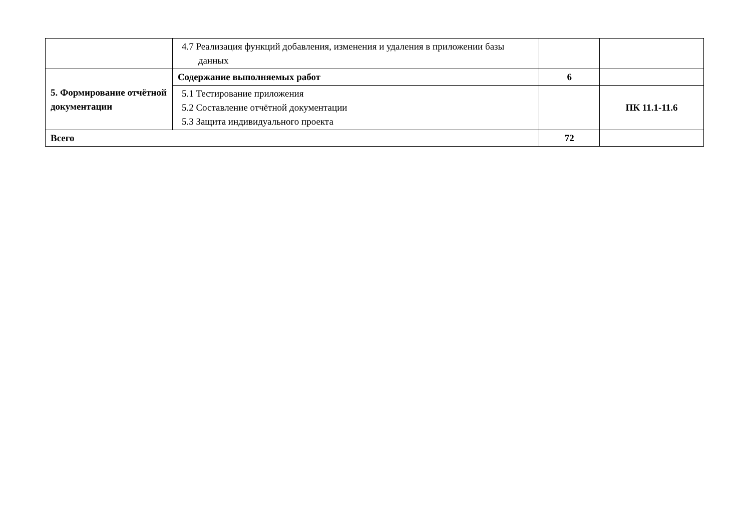| | 4.7 Реализация функций добавления, изменения и удаления в приложении базы данных | | |
| 5. Формирование отчётной документации | Содержание выполняемых работ | 6 | |
| | 5.1 Тестирование приложения 5.2 Составление отчётной документации 5.3 Защита индивидуального проекта | | ПК 11.1-11.6 |
| Всего | | 72 | |